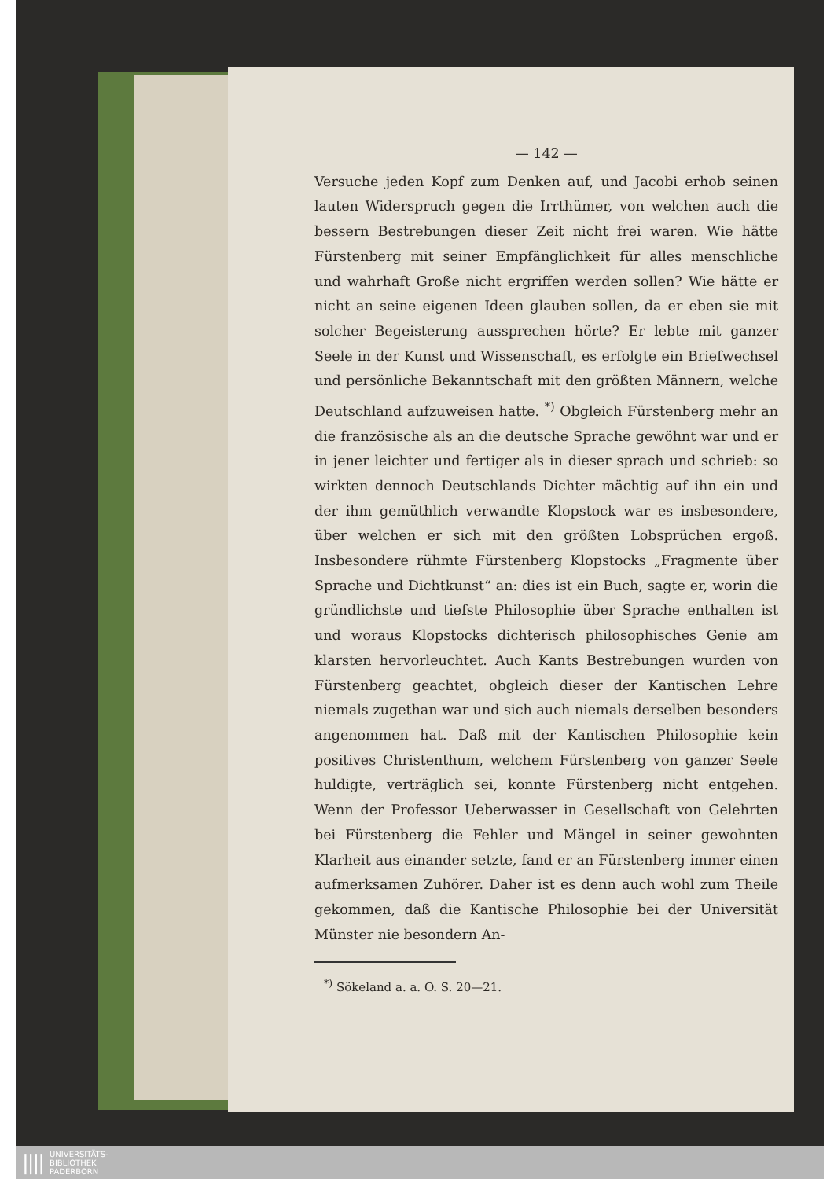— 142 —
Versuche jeden Kopf zum Denken auf, und Jacobi erhob seinen lauten Widerspruch gegen die Irrthümer, von welchen auch die bessern Bestrebungen dieser Zeit nicht frei waren. Wie hätte Fürstenberg mit seiner Empfänglichkeit für alles menschliche und wahrhaft Große nicht ergriffen werden sollen? Wie hätte er nicht an seine eigenen Ideen glauben sollen, da er eben sie mit solcher Begeisterung aussprechen hörte? Er lebte mit ganzer Seele in der Kunst und Wissenschaft, es erfolgte ein Briefwechsel und persönliche Bekanntschaft mit den größten Männern, welche Deutschland aufzuweisen hatte. <sup>*)</sup> Obgleich Fürstenberg mehr an die französische als an die deutsche Sprache gewöhnt war und er in jener leichter und fertiger als in dieser sprach und schrieb: so wirkten dennoch Deutschlands Dichter mächtig auf ihn ein und der ihm gemüthlich verwandte Klopstock war es insbesondere, über welchen er sich mit den größten Lobsprüchen ergoß. Insbesondere rühmte Fürstenberg Klopstocks „Fragmente über Sprache und Dichtkunst“ an: dies ist ein Buch, sagte er, worin die gründlichste und tiefste Philosophie über Sprache enthalten ist und woraus Klopstocks dichterisch philosophisches Genie am klarsten hervorleuchtet. Auch Kants Bestrebungen wurden von Fürstenberg geachtet, obgleich dieser der Kantischen Lehre niemals zugethan war und sich auch niemals derselben besonders angenommen hat. Daß mit der Kantischen Philosophie kein positives Christenthum, welchem Fürstenberg von ganzer Seele huldigte, verträglich sei, konnte Fürstenberg nicht entgehen. Wenn der Professor Ueberwasser in Gesellschaft von Gelehrten bei Fürstenberg die Fehler und Mängel in seiner gewohnten Klarheit aus einander setzte, fand er an Fürstenberg immer einen aufmerksamen Zuhörer. Daher ist es denn auch wohl zum Theile gekommen, daß die Kantische Philosophie bei der Universität Münster nie besondern An-
<sup>*)</sup> Sökeland a. a. O. S. 20—21.
|||| UNIVERSITÄTS-
BIBLIOTHEK
PADERBORN